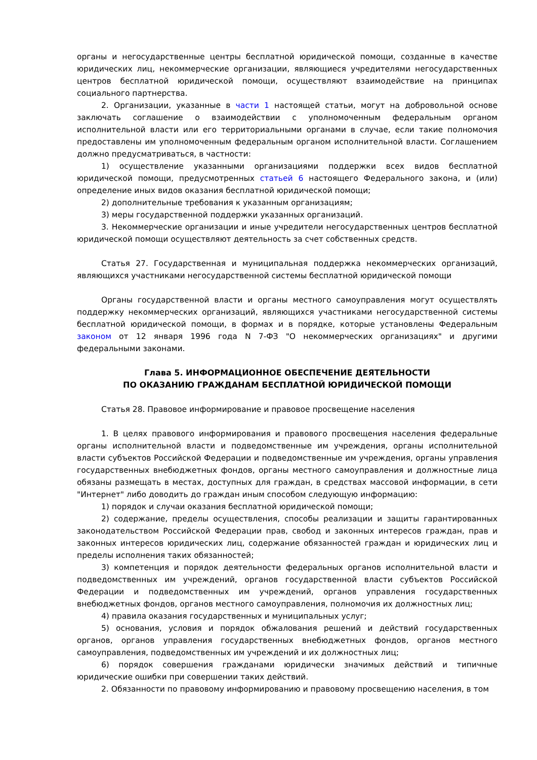органы и негосударственные центры бесплатной юридической помощи, созданные в качестве юридических лиц, некоммерческие организации, являющиеся учредителями негосударственных центров бесплатной юридической помощи, осуществляют взаимодействие на принципах социального партнерства.
2. Организации, указанные в части 1 настоящей статьи, могут на добровольной основе заключать соглашение о взаимодействии с уполномоченным федеральным органом исполнительной власти или его территориальными органами в случае, если такие полномочия предоставлены им уполномоченным федеральным органом исполнительной власти. Соглашением должно предусматриваться, в частности:
1) осуществление указанными организациями поддержки всех видов бесплатной юридической помощи, предусмотренных статьей 6 настоящего Федерального закона, и (или) определение иных видов оказания бесплатной юридической помощи;
2) дополнительные требования к указанным организациям;
3) меры государственной поддержки указанных организаций.
3. Некоммерческие организации и иные учредители негосударственных центров бесплатной юридической помощи осуществляют деятельность за счет собственных средств.
Статья 27. Государственная и муниципальная поддержка некоммерческих организаций, являющихся участниками негосударственной системы бесплатной юридической помощи
Органы государственной власти и органы местного самоуправления могут осуществлять поддержку некоммерческих организаций, являющихся участниками негосударственной системы бесплатной юридической помощи, в формах и в порядке, которые установлены Федеральным законом от 12 января 1996 года N 7-ФЗ "О некоммерческих организациях" и другими федеральными законами.
Глава 5. ИНФОРМАЦИОННОЕ ОБЕСПЕЧЕНИЕ ДЕЯТЕЛЬНОСТИ
ПО ОКАЗАНИЮ ГРАЖДАНАМ БЕСПЛАТНОЙ ЮРИДИЧЕСКОЙ ПОМОЩИ
Статья 28. Правовое информирование и правовое просвещение населения
1. В целях правового информирования и правового просвещения населения федеральные органы исполнительной власти и подведомственные им учреждения, органы исполнительной власти субъектов Российской Федерации и подведомственные им учреждения, органы управления государственных внебюджетных фондов, органы местного самоуправления и должностные лица обязаны размещать в местах, доступных для граждан, в средствах массовой информации, в сети "Интернет" либо доводить до граждан иным способом следующую информацию:
1) порядок и случаи оказания бесплатной юридической помощи;
2) содержание, пределы осуществления, способы реализации и защиты гарантированных законодательством Российской Федерации прав, свобод и законных интересов граждан, прав и законных интересов юридических лиц, содержание обязанностей граждан и юридических лиц и пределы исполнения таких обязанностей;
3) компетенция и порядок деятельности федеральных органов исполнительной власти и подведомственных им учреждений, органов государственной власти субъектов Российской Федерации и подведомственных им учреждений, органов управления государственных внебюджетных фондов, органов местного самоуправления, полномочия их должностных лиц;
4) правила оказания государственных и муниципальных услуг;
5) основания, условия и порядок обжалования решений и действий государственных органов, органов управления государственных внебюджетных фондов, органов местного самоуправления, подведомственных им учреждений и их должностных лиц;
6) порядок совершения гражданами юридически значимых действий и типичные юридические ошибки при совершении таких действий.
2. Обязанности по правовому информированию и правовому просвещению населения, в том